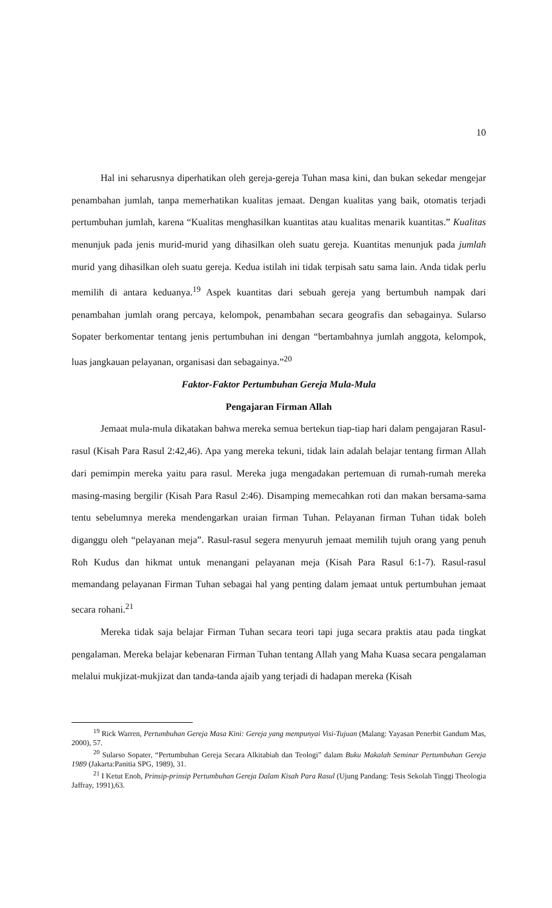10
Hal ini seharusnya diperhatikan oleh gereja-gereja Tuhan masa kini, dan bukan sekedar mengejar penambahan jumlah, tanpa memerhatikan kualitas jemaat. Dengan kualitas yang baik, otomatis terjadi pertumbuhan jumlah, karena “Kualitas menghasilkan kuantitas atau kualitas menarik kuantitas.” Kualitas menunjuk pada jenis murid-murid yang dihasilkan oleh suatu gereja. Kuantitas menunjuk pada jumlah murid yang dihasilkan oleh suatu gereja. Kedua istilah ini tidak terpisah satu sama lain. Anda tidak perlu memilih di antara keduanya.<sup>19</sup> Aspek kuantitas dari sebuah gereja yang bertumbuh nampak dari penambahan jumlah orang percaya, kelompok, penambahan secara geografis dan sebagainya. Sularso Sopater berkomentar tentang jenis pertumbuhan ini dengan “bertambahnya jumlah anggota, kelompok, luas jangkauan pelayanan, organisasi dan sebagainya.”<sup>20</sup>
Faktor-Faktor Pertumbuhan Gereja Mula-Mula
Pengajaran Firman Allah
Jemaat mula-mula dikatakan bahwa mereka semua bertekun tiap-tiap hari dalam pengajaran Rasul-rasul (Kisah Para Rasul 2:42,46). Apa yang mereka tekuni, tidak lain adalah belajar tentang firman Allah dari pemimpin mereka yaitu para rasul. Mereka juga mengadakan pertemuan di rumah-rumah mereka masing-masing bergilir (Kisah Para Rasul 2:46). Disamping memecahkan roti dan makan bersama-sama tentu sebelumnya mereka mendengarkan uraian firman Tuhan. Pelayanan firman Tuhan tidak boleh diganggu oleh “pelayanan meja”. Rasul-rasul segera menyuruh jemaat memilih tujuh orang yang penuh Roh Kudus dan hikmat untuk menangani pelayanan meja (Kisah Para Rasul 6:1-7). Rasul-rasul memandang pelayanan Firman Tuhan sebagai hal yang penting dalam jemaat untuk pertumbuhan jemaat secara rohani.<sup>21</sup>
Mereka tidak saja belajar Firman Tuhan secara teori tapi juga secara praktis atau pada tingkat pengalaman. Mereka belajar kebenaran Firman Tuhan tentang Allah yang Maha Kuasa secara pengalaman melalui mukjizat-mukjizat dan tanda-tanda ajaib yang terjadi di hadapan mereka (Kisah
<sup>19</sup> Rick Warren, Pertumbuhan Gereja Masa Kini: Gereja yang mempunyai Visi-Tujuan (Malang: Yayasan Penerbit Gandum Mas, 2000), 57.
<sup>20</sup> Sularso Sopater, “Pertumbuhan Gereja Secara Alkitabiah dan Teologi” dalam Buku Makalah Seminar Pertumbuhan Gereja 1989 (Jakarta:Panitia SPG, 1989), 31.
<sup>21</sup> I Ketut Enoh, Prinsip-prinsip Pertumbuhan Gereja Dalam Kisah Para Rasul (Ujung Pandang: Tesis Sekolah Tinggi Theologia Jaffray, 1991),63.